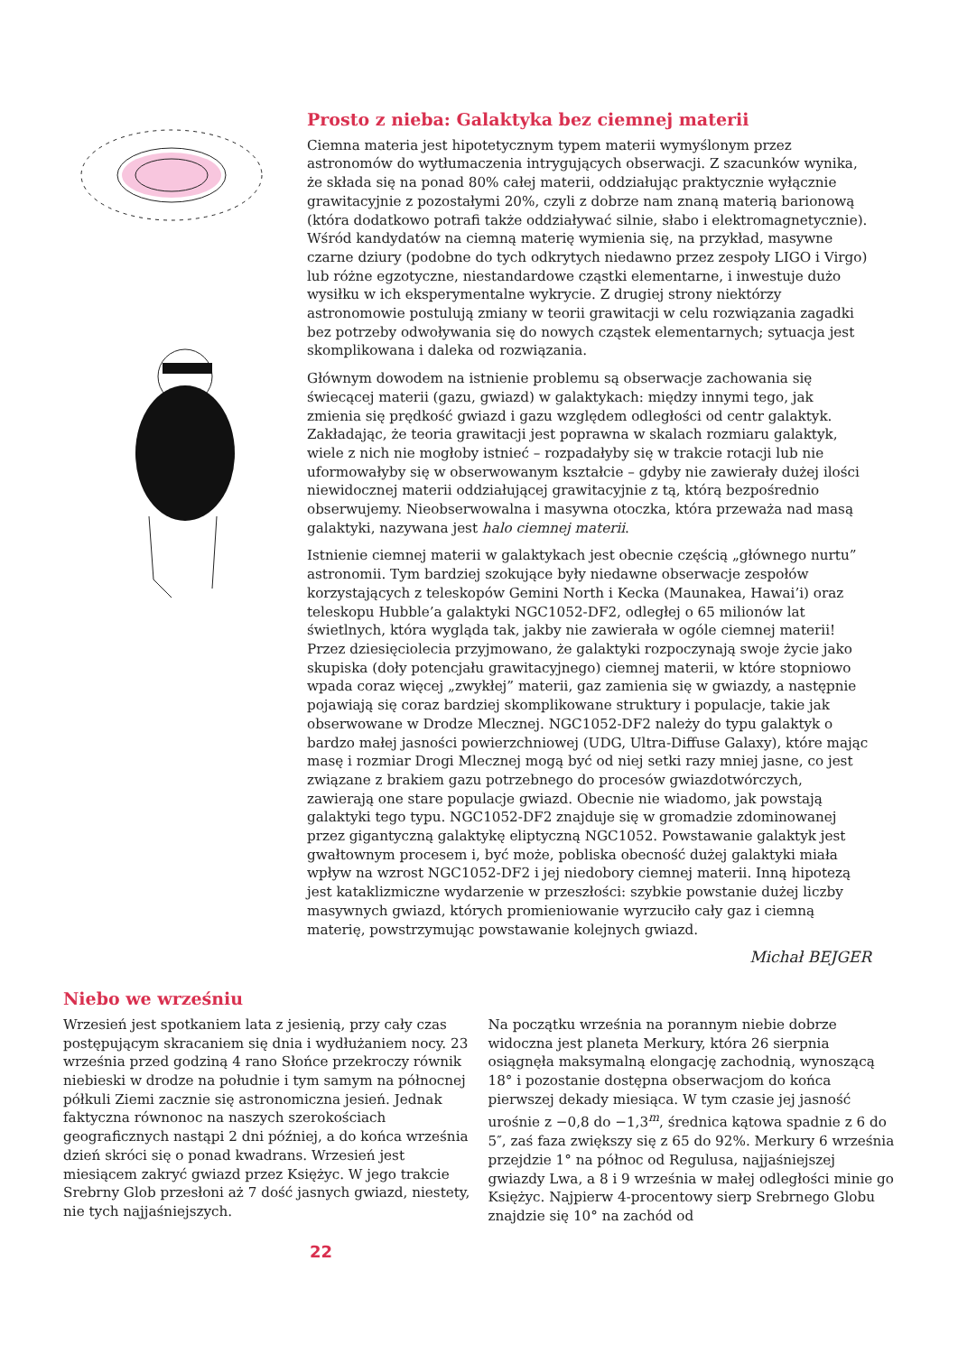Prosto z nieba: Galaktyka bez ciemnej materii
Ciemna materia jest hipotetycznym typem materii wymyślonym przez astronomów do wytłumaczenia intrygujących obserwacji. Z szacunków wynika, że składa się na ponad 80% całej materii, oddziałując praktycznie wyłącznie grawitacyjnie z pozostałymi 20%, czyli z dobrze nam znaną materią barionową (która dodatkowo potrafi także oddziaływać silnie, słabo i elektromagnetycznie). Wśród kandydatów na ciemną materię wymienia się, na przykład, masywne czarne dziury (podobne do tych odkrytych niedawno przez zespoły LIGO i Virgo) lub różne egzotyczne, niestandardowe cząstki elementarne, i inwestuje dużo wysiłku w ich eksperymentalne wykrycie. Z drugiej strony niektórzy astronomowie postulują zmiany w teorii grawitacji w celu rozwiązania zagadki bez potrzeby odwoływania się do nowych cząstek elementarnych; sytuacja jest skomplikowana i daleka od rozwiązania.
Głównym dowodem na istnienie problemu są obserwacje zachowania się świecącej materii (gazu, gwiazd) w galaktykach: między innymi tego, jak zmienia się prędkość gwiazd i gazu względem odległości od centr galaktyk. Zakładając, że teoria grawitacji jest poprawna w skalach rozmiaru galaktyk, wiele z nich nie mogłoby istnieć – rozpadałyby się w trakcie rotacji lub nie uformowałyby się w obserwowanym kształcie – gdyby nie zawierały dużej ilości niewidocznej materii oddziałującej grawitacyjnie z tą, którą bezpośrednio obserwujemy. Nieobserwowalna i masywna otoczka, która przeważa nad masą galaktyki, nazywana jest halo ciemnej materii.
Istnienie ciemnej materii w galaktykach jest obecnie częścią „głównego nurtu” astronomii. Tym bardziej szokujące były niedawne obserwacje zespołów korzystających z teleskopów Gemini North i Kecka (Maunakea, Hawai’i) oraz teleskopu Hubble’a galaktyki NGC1052-DF2, odległej o 65 milionów lat świetlnych, która wygląda tak, jakby nie zawierała w ogóle ciemnej materii! Przez dziesięciolecia przyjmowano, że galaktyki rozpoczynają swoje życie jako skupiska (doły potencjału grawitacyjnego) ciemnej materii, w które stopniowo wpada coraz więcej „zwykłej” materii, gaz zamienia się w gwiazdy, a następnie pojawiają się coraz bardziej skomplikowane struktury i populacje, takie jak obserwowane w Drodze Mlecznej. NGC1052-DF2 należy do typu galaktyk o bardzo małej jasności powierzchniowej (UDG, Ultra-Diffuse Galaxy), które mając masę i rozmiar Drogi Mlecznej mogą być od niej setki razy mniej jasne, co jest związane z brakiem gazu potrzebnego do procesów gwiazdotwórczych, zawierają one stare populacje gwiazd. Obecnie nie wiadomo, jak powstają galaktyki tego typu. NGC1052-DF2 znajduje się w gromadzie zdominowanej przez gigantyczną galaktykę eliptyczną NGC1052. Powstawanie galaktyk jest gwałtownym procesem i, być może, pobliska obecność dużej galaktyki miała wpływ na wzrost NGC1052-DF2 i jej niedobory ciemnej materii. Inną hipotezą jest kataklizmiczne wydarzenie w przeszłości: szybkie powstanie dużej liczby masywnych gwiazd, których promieniowanie wyrzuciło cały gaz i ciemną materię, powstrzymując powstawanie kolejnych gwiazd.
Michał BEJGER
Niebo we wrześniu
Wrzesień jest spotkaniem lata z jesienią, przy cały czas postępującym skracaniem się dnia i wydłużaniem nocy. 23 września przed godziną 4 rano Słońce przekroczy równik niebieski w drodze na południe i tym samym na północnej półkuli Ziemi zacznie się astronomiczna jesień. Jednak faktyczna równonoc na naszych szerokościach geograficznych nastąpi 2 dni później, a do końca września dzień skróci się o ponad kwadrans. Wrzesień jest miesiącem zakryć gwiazd przez Księżyc. W jego trakcie Srebrny Glob przesłoni aż 7 dość jasnych gwiazd, niestety, nie tych najjaśniejszych.
Na początku września na porannym niebie dobrze widoczna jest planeta Merkury, która 26 sierpnia osiągnęła maksymalną elongację zachodnią, wynoszącą 18° i pozostanie dostępna obserwacjom do końca pierwszej dekady miesiąca. W tym czasie jej jasność urośnie z −0,8 do −1,3<sup>m</sup>, średnica kątowa spadnie z 6 do 5″, zaś faza zwiększy się z 65 do 92%. Merkury 6 września przejdzie 1° na północ od Regulusa, najjaśniejszej gwiazdy Lwa, a 8 i 9 września w małej odległości minie go Księżyc. Najpierw 4-procentowy sierp Srebrnego Globu znajdzie się 10° na zachód od
22